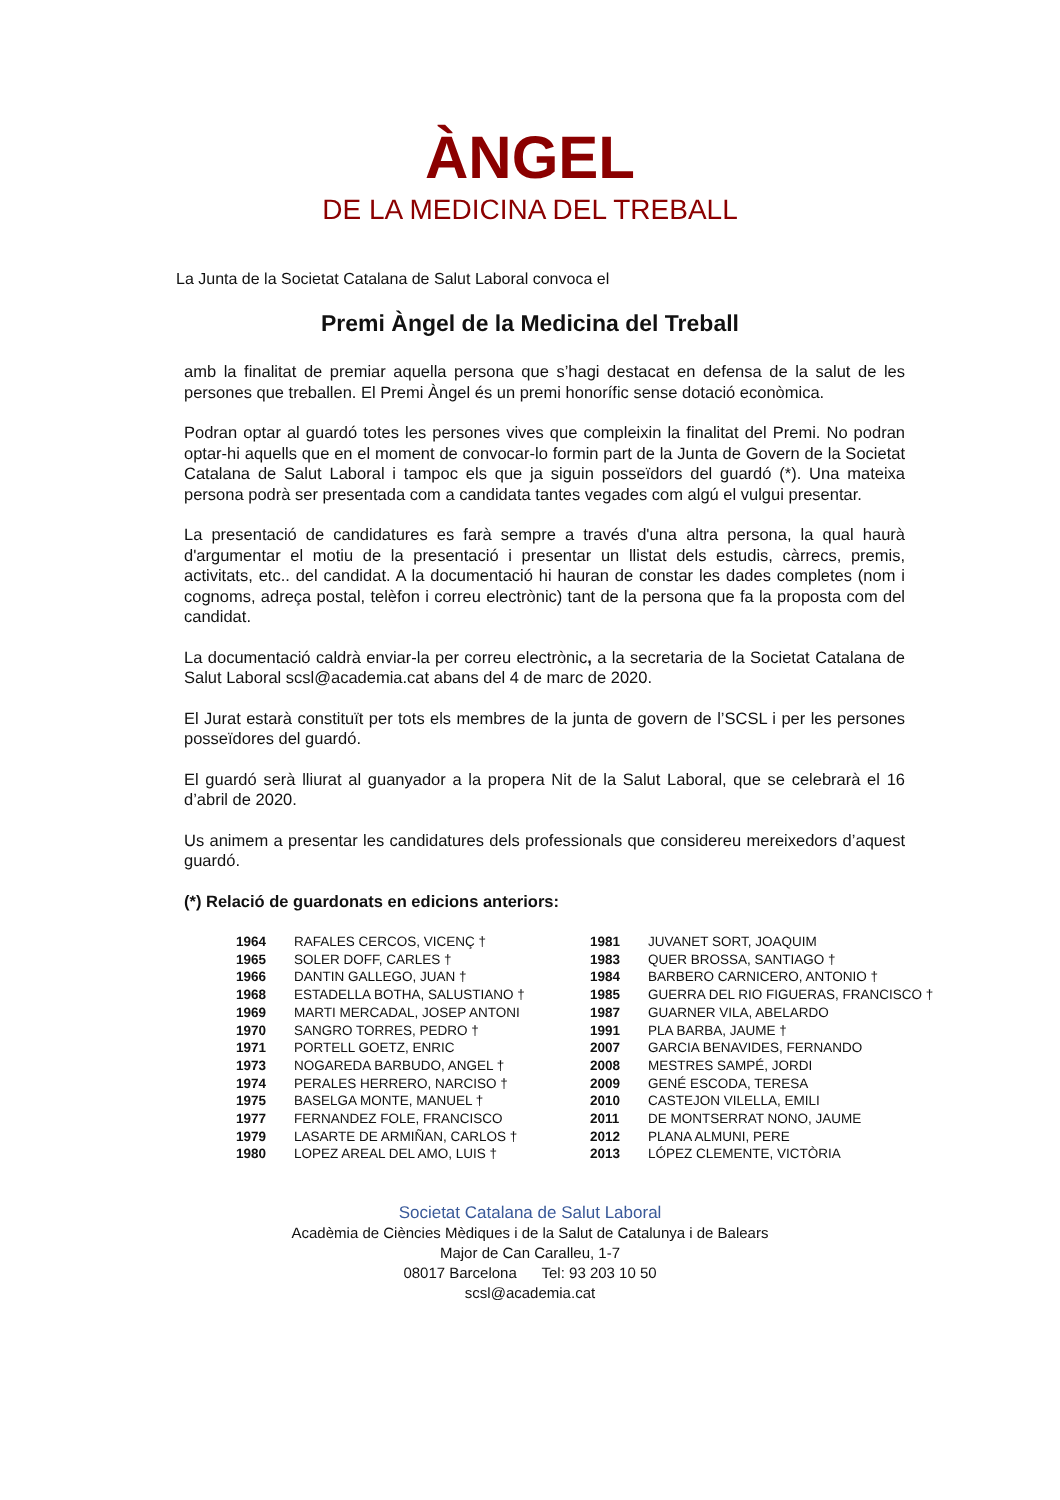ÀNGEL
DE LA MEDICINA DEL TREBALL
La Junta de la Societat Catalana de Salut Laboral convoca el
Premi Àngel de la Medicina del Treball
amb la finalitat de premiar aquella persona que s’hagi destacat en defensa de la salut de les persones que treballen. El Premi Àngel és un premi honorífic sense dotació econòmica.
Podran optar al guardó totes les persones vives que compleixin la finalitat del Premi. No podran optar-hi aquells que en el moment de convocar-lo formin part de la Junta de Govern de la Societat Catalana de Salut Laboral i tampoc els que ja siguin posseïdors del guardó (*). Una mateixa persona podrà ser presentada com a candidata tantes vegades com algú el vulgui presentar.
La presentació de candidatures es farà sempre a través d'una altra persona, la qual haurà d'argumentar el motiu de la presentació i presentar un llistat dels estudis, càrrecs, premis, activitats, etc.. del candidat. A la documentació hi hauran de constar les dades completes (nom i cognoms, adreça postal, telèfon i correu electrònic) tant de la persona que fa la proposta com del candidat.
La documentació caldrà enviar-la per correu electrònic, a la secretaria de la Societat Catalana de Salut Laboral scsl@academia.cat abans del 4 de marc de 2020.
El Jurat estarà constituït per tots els membres de la junta de govern de l’SCSL i per les persones posseïdores del guardó.
El guardó serà lliurat al guanyador a la propera Nit de la Salut Laboral, que se celebrarà el 16 d’abril de 2020.
Us animem a presentar les candidatures dels professionals que considereu mereixedors d’aquest guardó.
(*) Relació de guardonats en edicions anteriors:
| 1964 | RAFALES CERCOS, VICENÇ † | 1981 | JUVANET SORT, JOAQUIM |
| 1965 | SOLER DOFF, CARLES † | 1983 | QUER BROSSA, SANTIAGO † |
| 1966 | DANTIN GALLEGO, JUAN † | 1984 | BARBERO CARNICERO, ANTONIO † |
| 1968 | ESTADELLA BOTHA, SALUSTIANO † | 1985 | GUERRA DEL RIO FIGUERAS, FRANCISCO † |
| 1969 | MARTI MERCADAL, JOSEP ANTONI | 1987 | GUARNER VILA, ABELARDO |
| 1970 | SANGRO TORRES, PEDRO † | 1991 | PLA BARBA, JAUME † |
| 1971 | PORTELL GOETZ, ENRIC | 2007 | GARCIA BENAVIDES, FERNANDO |
| 1973 | NOGAREDA BARBUDO, ANGEL † | 2008 | MESTRES SAMPÉ, JORDI |
| 1974 | PERALES HERRERO, NARCISO † | 2009 | GENÉ ESCODA, TERESA |
| 1975 | BASELGA MONTE, MANUEL † | 2010 | CASTEJON VILELLA, EMILI |
| 1977 | FERNANDEZ FOLE, FRANCISCO | 2011 | DE MONTSERRAT NONO, JAUME |
| 1979 | LASARTE DE ARMIÑAN, CARLOS † | 2012 | PLANA ALMUNI, PERE |
| 1980 | LOPEZ AREAL DEL AMO, LUIS † | 2013 | LÓPEZ CLEMENTE, VICTÒRIA |
Societat Catalana de Salut Laboral
Acadèmia de Ciències Mèdiques i de la Salut de Catalunya i de Balears
Major de Can Caralleu, 1-7
08017 Barcelona Tel: 93 203 10 50
scsl@academia.cat